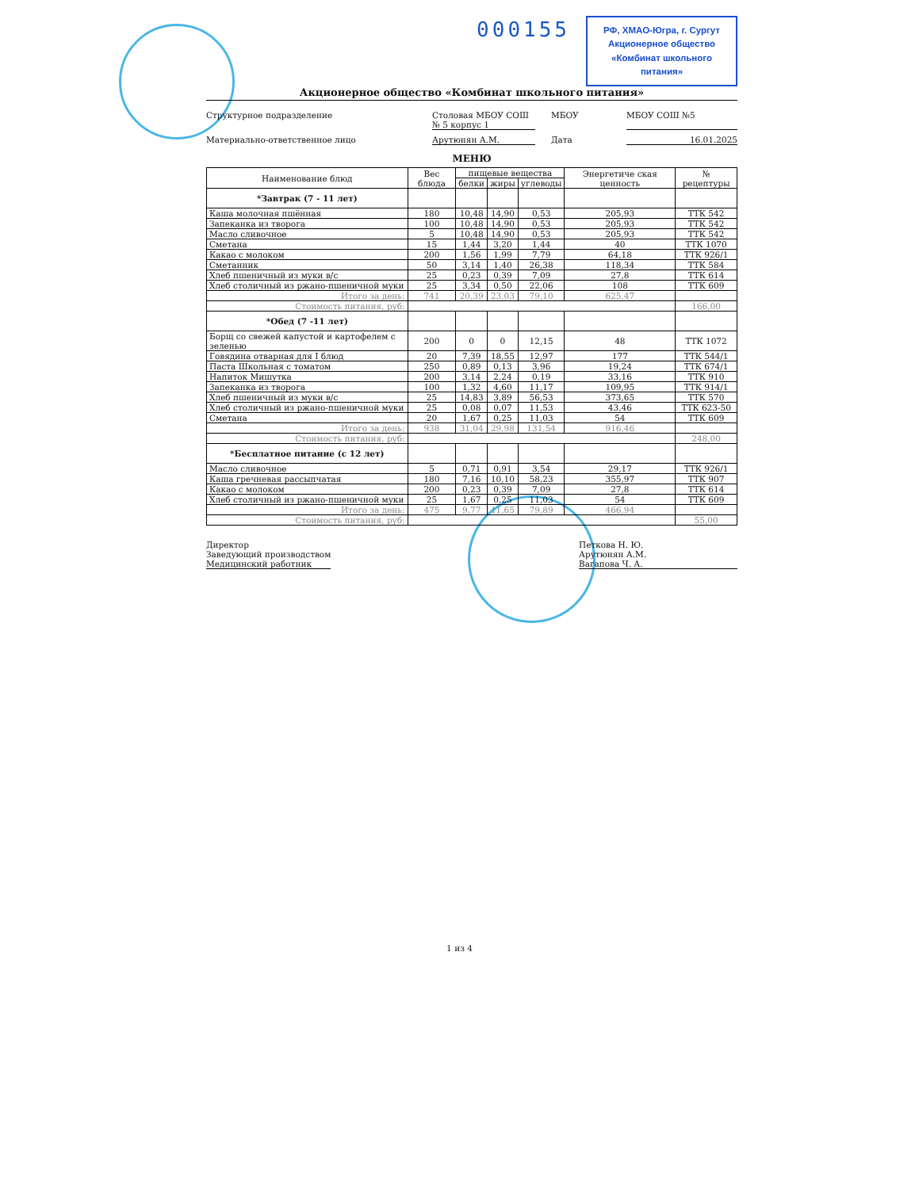000155
РФ, ХМАО-Югра, г. Сургут
Акционерное общество
«Комбинат школьного питания»
Акционерное общество «Комбинат школьного питания»
Структурное подразделение
Столовая МБОУ СОШ № 5 корпус 1
МБОУ
МБОУ СОШ №5
Материально-ответственное лицо
Арутюнян А.М.
Дата
16.01.2025
МЕНЮ
| Наименование блюд | Вес блюда | пищевые вещества | | | Энергетиче ская ценность | № рецептуры |
| --- | --- | --- | --- | --- | --- | --- |
| | | белки | жиры | углеводы | | |
| *Завтрак (7 - 11 лет) | | | | | | |
| Каша молочная пшённая | 180 | 10,48 | 14,90 | 0,53 | 205,93 | ТТК 542 |
| Запеканка из творога | 100 | 10,48 | 14,90 | 0,53 | 205,93 | ТТК 542 |
| Масло сливочное | 5 | 10,48 | 14,90 | 0,53 | 205,93 | ТТК 542 |
| Сметана | 15 | 1,44 | 3,20 | 1,44 | 40 | ТТК 1070 |
| Какао с молоком | 200 | 1,56 | 1,99 | 7,79 | 64,18 | ТТК 926/1 |
| Сметанник | 50 | 3,14 | 1,40 | 26,38 | 118,34 | ТТК 584 |
| Хлеб пшеничный из муки в/с | 25 | 0,23 | 0,39 | 7,09 | 27,8 | ТТК 614 |
| Хлеб столичный из ржано-пшеничной муки | 25 | 3,34 | 0,50 | 22,06 | 108 | ТТК 609 |
| Итого за день: | 741 | 20,39 | 23,03 | 79,10 | 625,47 | |
| Стоимость питания, руб: | | | | | | 166,00 |
| *Обед (7 -11 лет) | | | | | | |
| Борщ со свежей капустой и картофелем с зеленью | 200 | 0 | 0 | 12,15 | 48 | ТТК 1072 |
| Говядина отварная для I блюд | 20 | 7,39 | 18,55 | 12,97 | 177 | ТТК 544/1 |
| Паста Школьная с томатом | 250 | 0,89 | 0,13 | 3,96 | 19,24 | ТТК 674/1 |
| Напиток Мишутка | 200 | 3,14 | 2,24 | 0,19 | 33,16 | ТТК 910 |
| Запеканка из творога | 100 | 1,32 | 4,60 | 11,17 | 109,95 | ТТК 914/1 |
| Хлеб пшеничный из муки в/с | 25 | 14,83 | 3,89 | 56,53 | 373,65 | ТТК 570 |
| Хлеб столичный из ржано-пшеничной муки | 25 | 0,08 | 0,07 | 11,53 | 43,46 | ТТК 623-50 |
| Сметана | 20 | 1,67 | 0,25 | 11,03 | 54 | ТТК 609 |
| Итого за день: | 938 | 31,04 | 29,98 | 131,54 | 916,46 | |
| Стоимость питания, руб: | | | | | | 248,00 |
| *Бесплатное питание (с 12 лет) | | | | | | |
| Масло сливочное | 5 | 0,71 | 0,91 | 3,54 | 29,17 | ТТК 926/1 |
| Каша гречневая рассыпчатая | 180 | 7,16 | 10,10 | 58,23 | 355,97 | ТТК 907 |
| Какао с молоком | 200 | 0,23 | 0,39 | 7,09 | 27,8 | ТТК 614 |
| Хлеб столичный из ржано-пшеничной муки | 25 | 1,67 | 0,25 | 11,03 | 54 | ТТК 609 |
| Итого за день: | 475 | 9,77 | 11,65 | 79,89 | 466,94 | |
| Стоимость питания, руб: | | | | | | 55,00 |
Директор
Заведующий производством
Медицинский работник
Петкова Н. Ю.
Арутюнян А.М.
Вагапова Ч. А.
1 из 4